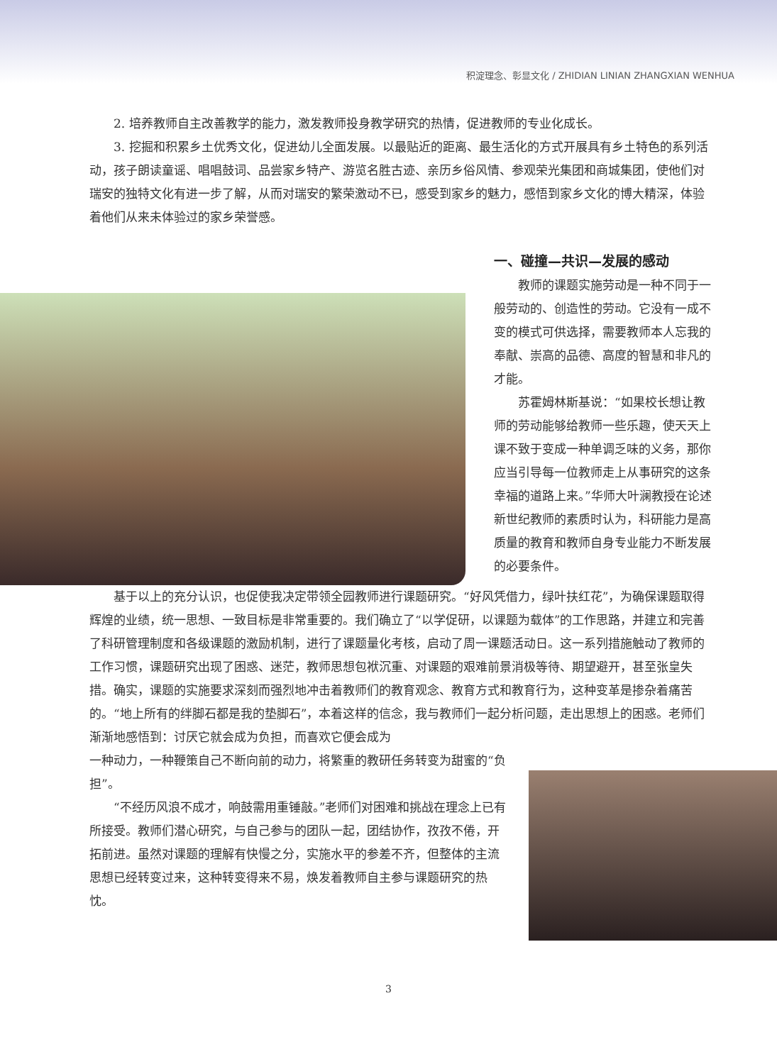积淀理念、彰显文化 / ZHIDIAN LINIAN ZHANGXIAN WENHUA
2. 培养教师自主改善教学的能力，激发教师投身教学研究的热情，促进教师的专业化成长。
3. 挖掘和积累乡土优秀文化，促进幼儿全面发展。以最贴近的距离、最生活化的方式开展具有乡土特色的系列活动，孩子朗读童谣、唱唱鼓词、品尝家乡特产、游览名胜古迹、亲历乡俗风情、参观荣光集团和商城集团，使他们对瑞安的独特文化有进一步了解，从而对瑞安的繁荣激动不已，感受到家乡的魅力，感悟到家乡文化的博大精深，体验着他们从来未体验过的家乡荣誉感。
一、碰撞—共识—发展的感动
教师的课题实施劳动是一种不同于一般劳动的、创造性的劳动。它没有一成不变的模式可供选择，需要教师本人忘我的奉献、崇高的品德、高度的智慧和非凡的才能。
苏霍姆林斯基说：“如果校长想让教师的劳动能够给教师一些乐趣，使天天上课不致于变成一种单调乏味的义务，那你应当引导每一位教师走上从事研究的这条幸福的道路上来。”华师大叶澜教授在论述新世纪教师的素质时认为，科研能力是高质量的教育和教师自身专业能力不断发展的必要条件。
基于以上的充分认识，也促使我决定带领全园教师进行课题研究。“好风凭借力，绿叶扶红花”，为确保课题取得辉煌的业绩，统一思想、一致目标是非常重要的。我们确立了“以学促研，以课题为载体”的工作思路，并建立和完善了科研管理制度和各级课题的激励机制，进行了课题量化考核，启动了周一课题活动日。这一系列措施触动了教师的工作习惯，课题研究出现了困惑、迷茫，教师思想包袱沉重、对课题的艰难前景消极等待、期望避开，甚至张皇失措。确实，课题的实施要求深刻而强烈地冲击着教师们的教育观念、教育方式和教育行为，这种变革是掺杂着痛苦的。“地上所有的绊脚石都是我的垫脚石”，本着这样的信念，我与教师们一起分析问题，走出思想上的困惑。老师们渐渐地感悟到：讨厌它就会成为负担，而喜欢它便会成为
一种动力，一种鞭策自己不断向前的动力，将繁重的教研任务转变为甜蜜的“负担”。
“不经历风浪不成才，响鼓需用重锤敲。”老师们对困难和挑战在理念上已有所接受。教师们潜心研究，与自己参与的团队一起，团结协作，孜孜不倦，开拓前进。虽然对课题的理解有快慢之分，实施水平的参差不齐，但整体的主流思想已经转变过来，这种转变得来不易，焕发着教师自主参与课题研究的热忱。
3